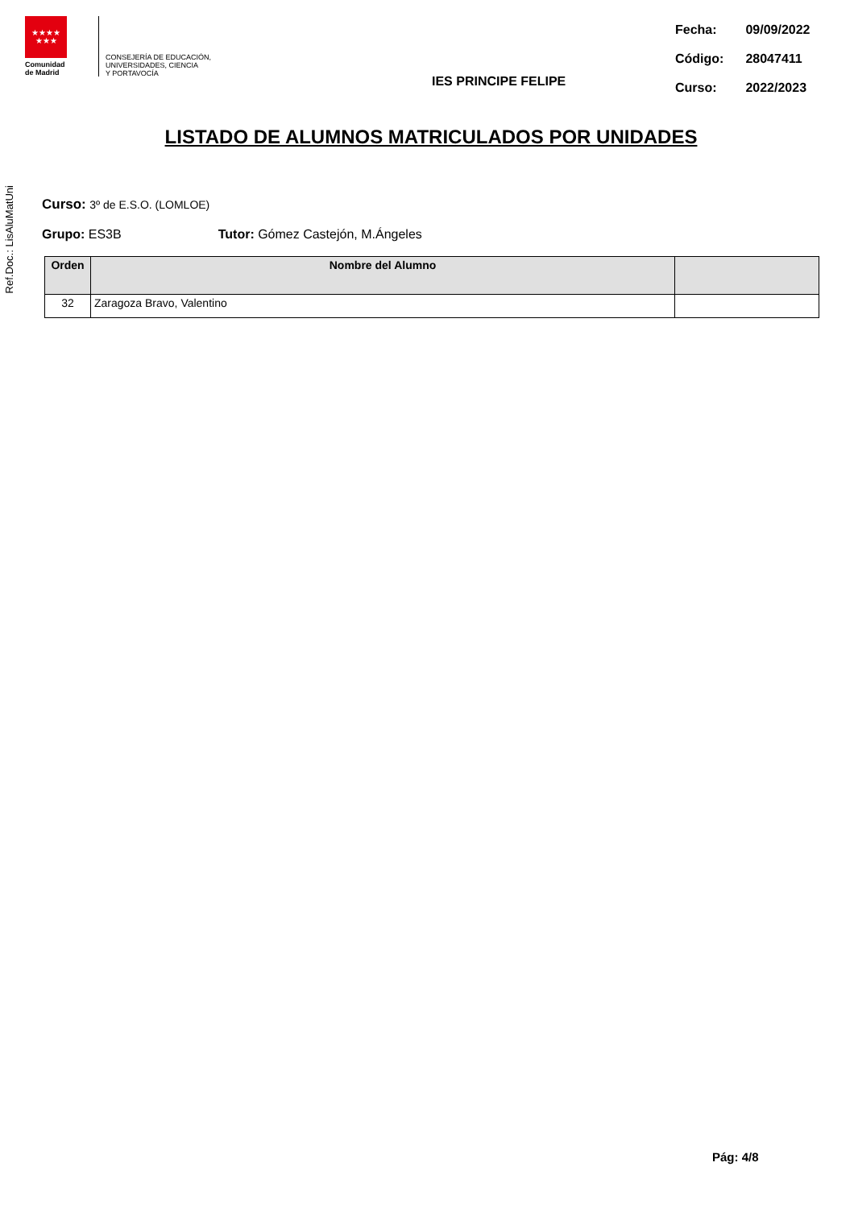Ref.Doc.: LisAluMatUni
★★★★
★★★
Comunidad
de Madrid
CONSEJERÍA DE EDUCACIÓN,
UNIVERSIDADES, CIENCIA
Y PORTAVOCÍA
IES PRINCIPE FELIPE
| Fecha: | 09/09/2022 |
| Código: | 28047411 |
| Curso: | 2022/2023 |
LISTADO DE ALUMNOS MATRICULADOS POR UNIDADES
Curso: 3º de E.S.O. (LOMLOE)
Grupo: ES3B Tutor: Gómez Castejón, M.Ángeles
| Orden | Nombre del Alumno | |
| --- | --- | --- |
| 32 | Zaragoza Bravo, Valentino | |
Pág: 4/8